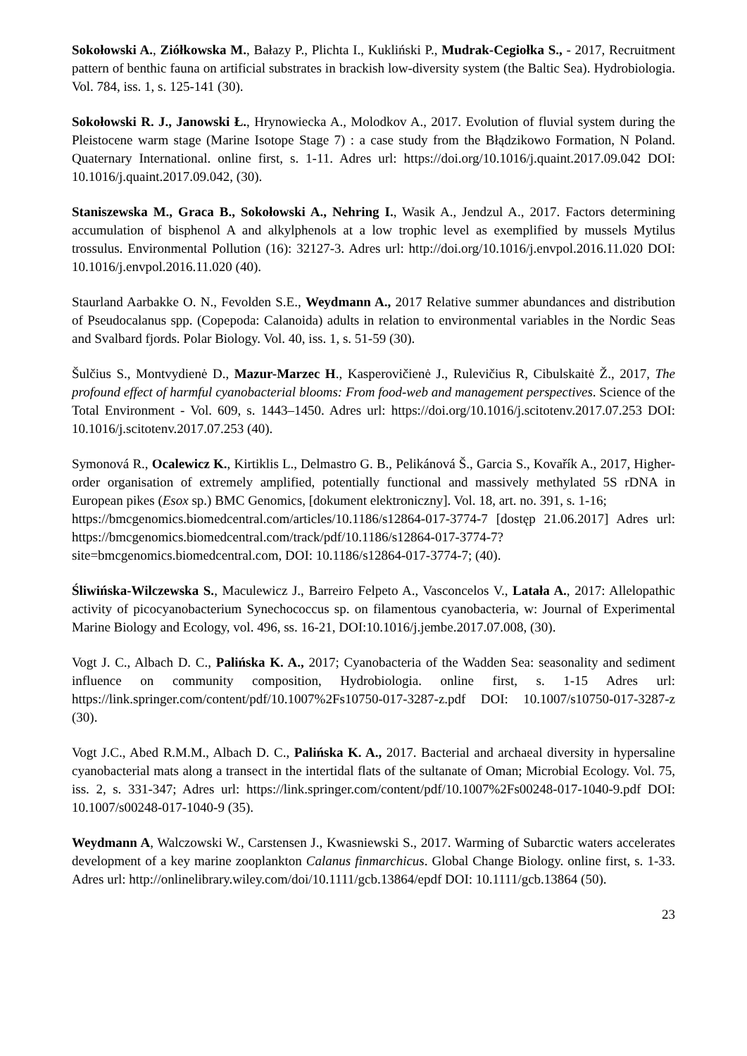Sokołowski A., Ziółkowska M., Bałazy P., Plichta I., Kukliński P., Mudrak-Cegiołka S., - 2017, Recruitment pattern of benthic fauna on artificial substrates in brackish low-diversity system (the Baltic Sea). Hydrobiologia. Vol. 784, iss. 1, s. 125-141 (30).
Sokołowski R. J., Janowski Ł., Hrynowiecka A., Molodkov A., 2017. Evolution of fluvial system during the Pleistocene warm stage (Marine Isotope Stage 7) : a case study from the Błądzikowo Formation, N Poland. Quaternary International. online first, s. 1-11. Adres url: https://doi.org/10.1016/j.quaint.2017.09.042 DOI: 10.1016/j.quaint.2017.09.042, (30).
Staniszewska M., Graca B., Sokołowski A., Nehring I., Wasik A., Jendzul A., 2017. Factors determining accumulation of bisphenol A and alkylphenols at a low trophic level as exemplified by mussels Mytilus trossulus. Environmental Pollution (16): 32127-3. Adres url: http://doi.org/10.1016/j.envpol.2016.11.020 DOI: 10.1016/j.envpol.2016.11.020 (40).
Staurland Aarbakke O. N., Fevolden S.E., Weydmann A., 2017 Relative summer abundances and distribution of Pseudocalanus spp. (Copepoda: Calanoida) adults in relation to environmental variables in the Nordic Seas and Svalbard fjords. Polar Biology. Vol. 40, iss. 1, s. 51-59 (30).
Šulčius S., Montvydienė D., Mazur-Marzec H., Kasperovičienė J., Rulevičius R, Cibulskaitė Ž., 2017, The profound effect of harmful cyanobacterial blooms: From food-web and management perspectives. Science of the Total Environment - Vol. 609, s. 1443–1450. Adres url: https://doi.org/10.1016/j.scitotenv.2017.07.253 DOI: 10.1016/j.scitotenv.2017.07.253 (40).
Symonová R., Ocalewicz K., Kirtiklis L., Delmastro G. B., Pelikánová Š., Garcia S., Kovařík A., 2017, Higher-order organisation of extremely amplified, potentially functional and massively methylated 5S rDNA in European pikes (Esox sp.) BMC Genomics, [dokument elektroniczny]. Vol. 18, art. no. 391, s. 1-16;
https://bmcgenomics.biomedcentral.com/articles/10.1186/s12864-017-3774-7 [dostęp 21.06.2017] Adres url: https://bmcgenomics.biomedcentral.com/track/pdf/10.1186/s12864-017-3774-7?site=bmcgenomics.biomedcentral.com, DOI: 10.1186/s12864-017-3774-7; (40).
Śliwińska-Wilczewska S., Maculewicz J., Barreiro Felpeto A., Vasconcelos V., Latała A., 2017: Allelopathic activity of picocyanobacterium Synechococcus sp. on filamentous cyanobacteria, w: Journal of Experimental Marine Biology and Ecology, vol. 496, ss. 16-21, DOI:10.1016/j.jembe.2017.07.008, (30).
Vogt J. C., Albach D. C., Palińska K. A., 2017; Cyanobacteria of the Wadden Sea: seasonality and sediment influence on community composition, Hydrobiologia. online first, s. 1-15 Adres url: https://link.springer.com/content/pdf/10.1007%2Fs10750-017-3287-z.pdf DOI: 10.1007/s10750-017-3287-z (30).
Vogt J.C., Abed R.M.M., Albach D. C., Palińska K. A., 2017. Bacterial and archaeal diversity in hypersaline cyanobacterial mats along a transect in the intertidal flats of the sultanate of Oman; Microbial Ecology. Vol. 75, iss. 2, s. 331-347; Adres url: https://link.springer.com/content/pdf/10.1007%2Fs00248-017-1040-9.pdf DOI: 10.1007/s00248-017-1040-9 (35).
Weydmann A, Walczowski W., Carstensen J., Kwasniewski S., 2017. Warming of Subarctic waters accelerates development of a key marine zooplankton Calanus finmarchicus. Global Change Biology. online first, s. 1-33. Adres url: http://onlinelibrary.wiley.com/doi/10.1111/gcb.13864/epdf DOI: 10.1111/gcb.13864 (50).
23